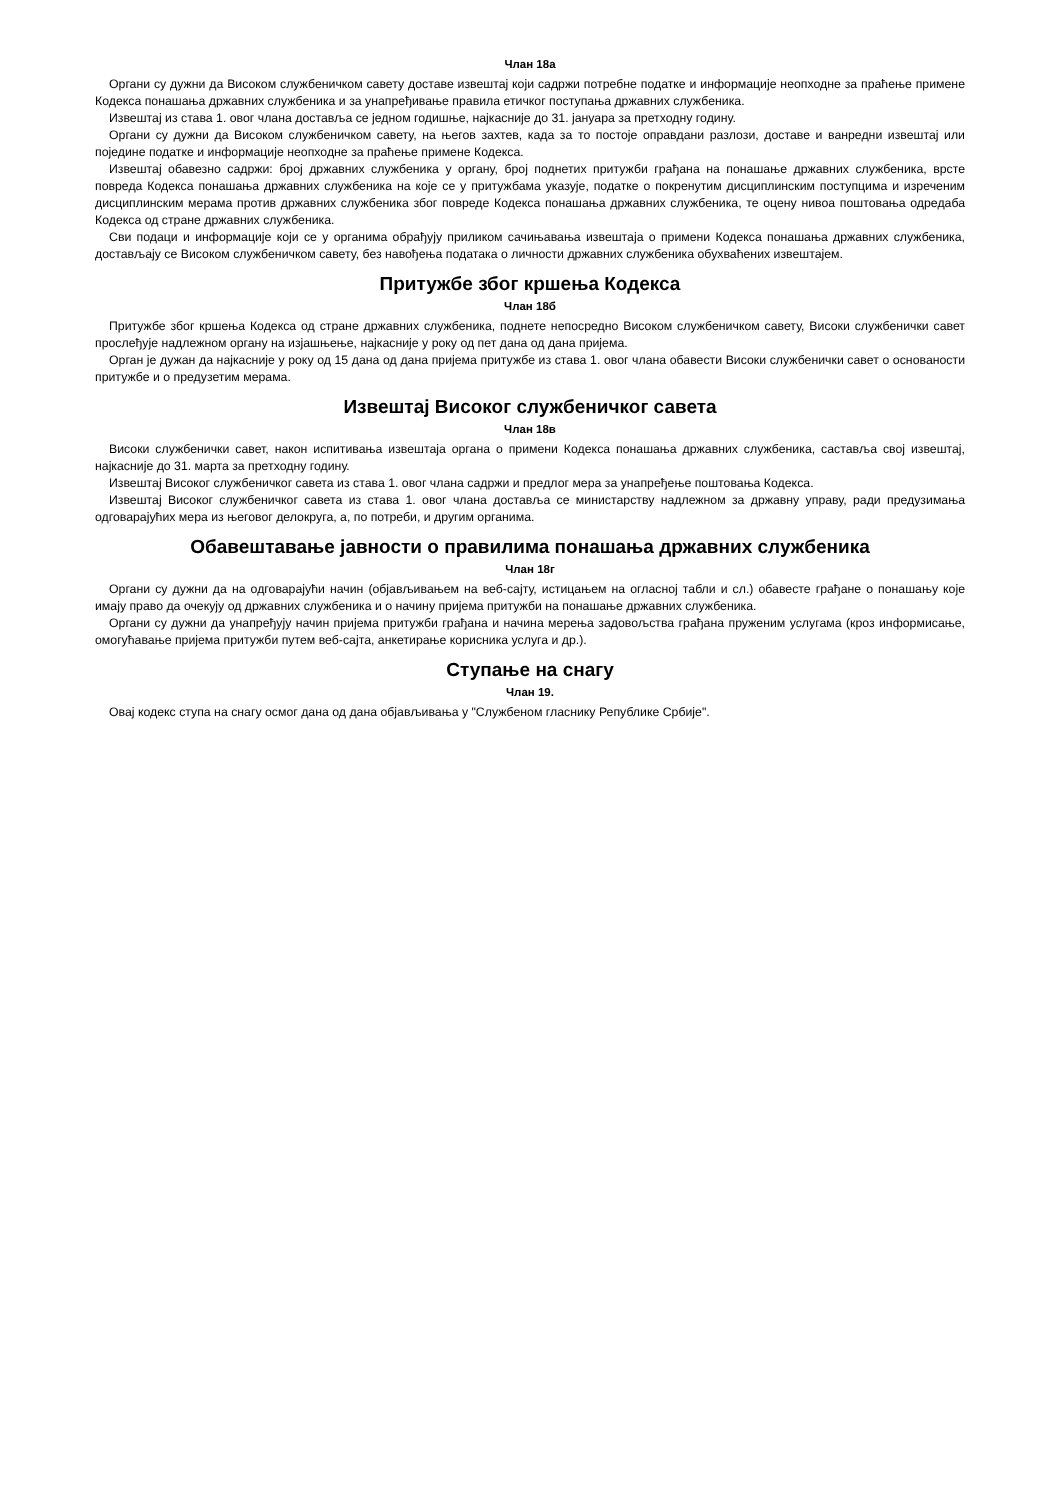Члан 18а
Органи су дужни да Високом службеничком савету доставе извештај који садржи потребне податке и информације неопходне за праћење примене Кодекса понашања државних службеника и за унапређивање правила етичког поступања државних службеника.
Извештај из става 1. овог члана доставља се једном годишње, најкасније до 31. јануара за претходну годину.
Органи су дужни да Високом службеничком савету, на његов захтев, када за то постоје оправдани разлози, доставе и ванредни извештај или поједине податке и информације неопходне за праћење примене Кодекса.
Извештај обавезно садржи: број државних службеника у органу, број поднетих притужби грађана на понашање државних службеника, врсте повреда Кодекса понашања државних службеника на које се у притужбама указује, податке о покренутим дисциплинским поступцима и изреченим дисциплинским мерама против државних службеника због повреде Кодекса понашања државних службеника, те оцену нивоа поштовања одредаба Кодекса од стране државних службеника.
Сви подаци и информације који се у органима обрађују приликом сачињавања извештаја о примени Кодекса понашања државних службеника, достављају се Високом службеничком савету, без навођења података о личности државних службеника обухваћених извештајем.
Притужбе због кршења Кодекса
Члан 18б
Притужбе због кршења Кодекса од стране државних службеника, поднете непосредно Високом службеничком савету, Високи службенички савет прослеђује надлежном органу на изјашњење, најкасније у року од пет дана од дана пријема.
Орган је дужан да најкасније у року од 15 дана од дана пријема притужбе из става 1. овог члана обавести Високи службенички савет о основаности притужбе и о предузетим мерама.
Извештај Високог службеничког савета
Члан 18в
Високи службенички савет, након испитивања извештаја органа о примени Кодекса понашања државних службеника, саставља свој извештај, најкасније до 31. марта за претходну годину.
Извештај Високог службеничког савета из става 1. овог члана садржи и предлог мера за унапређење поштовања Кодекса.
Извештај Високог службеничког савета из става 1. овог члана доставља се министарству надлежном за државну управу, ради предузимања одговарајућих мера из његовог делокруга, а, по потреби, и другим органима.
Обавештавање јавности о правилима понашања државних службеника
Члан 18г
Органи су дужни да на одговарајући начин (објављивањем на веб-сајту, истицањем на огласној табли и сл.) обавесте грађане о понашању које имају право да очекују од државних службеника и о начину пријема притужби на понашање државних службеника.
Органи су дужни да унапређују начин пријема притужби грађана и начина мерења задовољства грађана пруженим услугама (кроз информисање, омогућавање пријема притужби путем веб-сајта, анкетирање корисника услуга и др.).
Ступање на снагу
Члан 19.
Овај кодекс ступа на снагу осмог дана од дана објављивања у "Службеном гласнику Републике Србије".